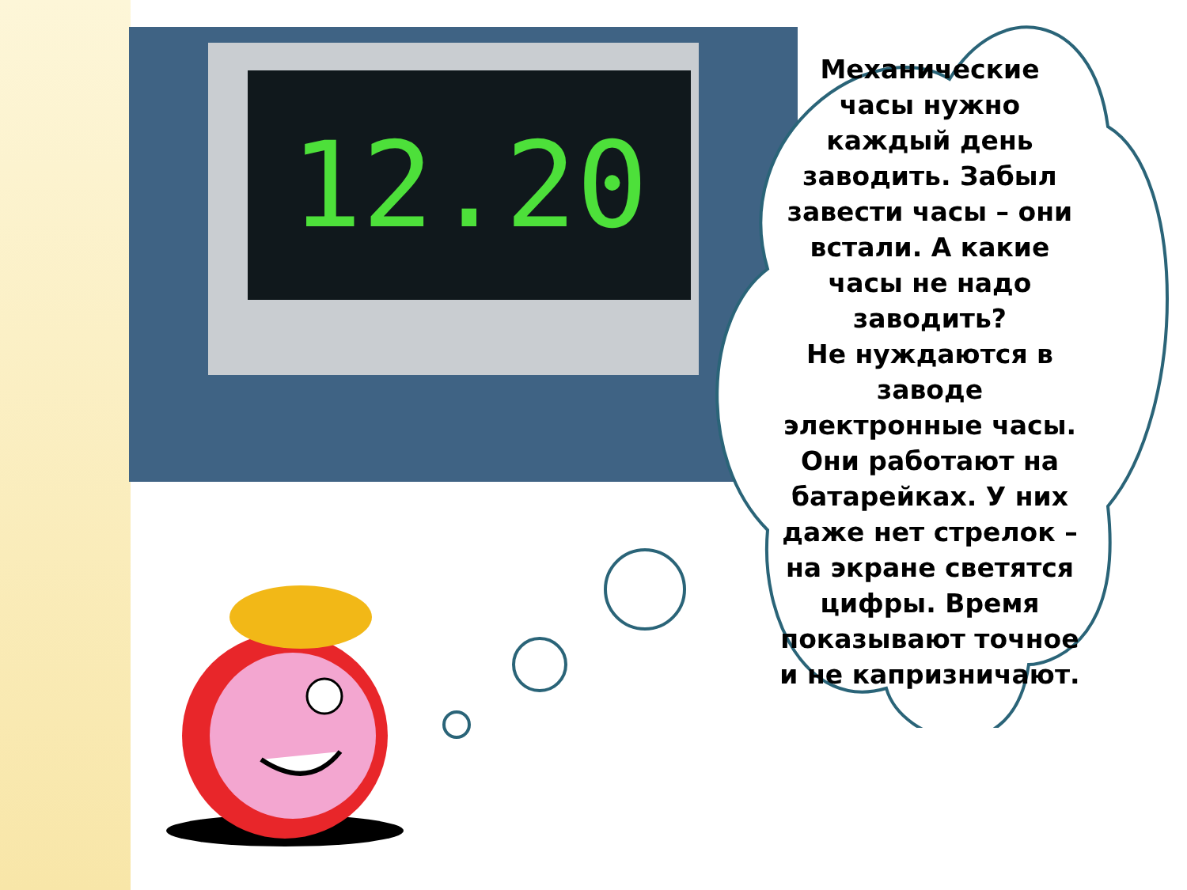12.20
Механические часы нужно каждый день заводить. Забыл завести часы – они встали. А какие часы не надо заводить?
Не нуждаются в заводе электронные часы. Они работают на батарейках. У них даже нет стрелок – на экране светятся цифры. Время показывают точное и не капризничают.